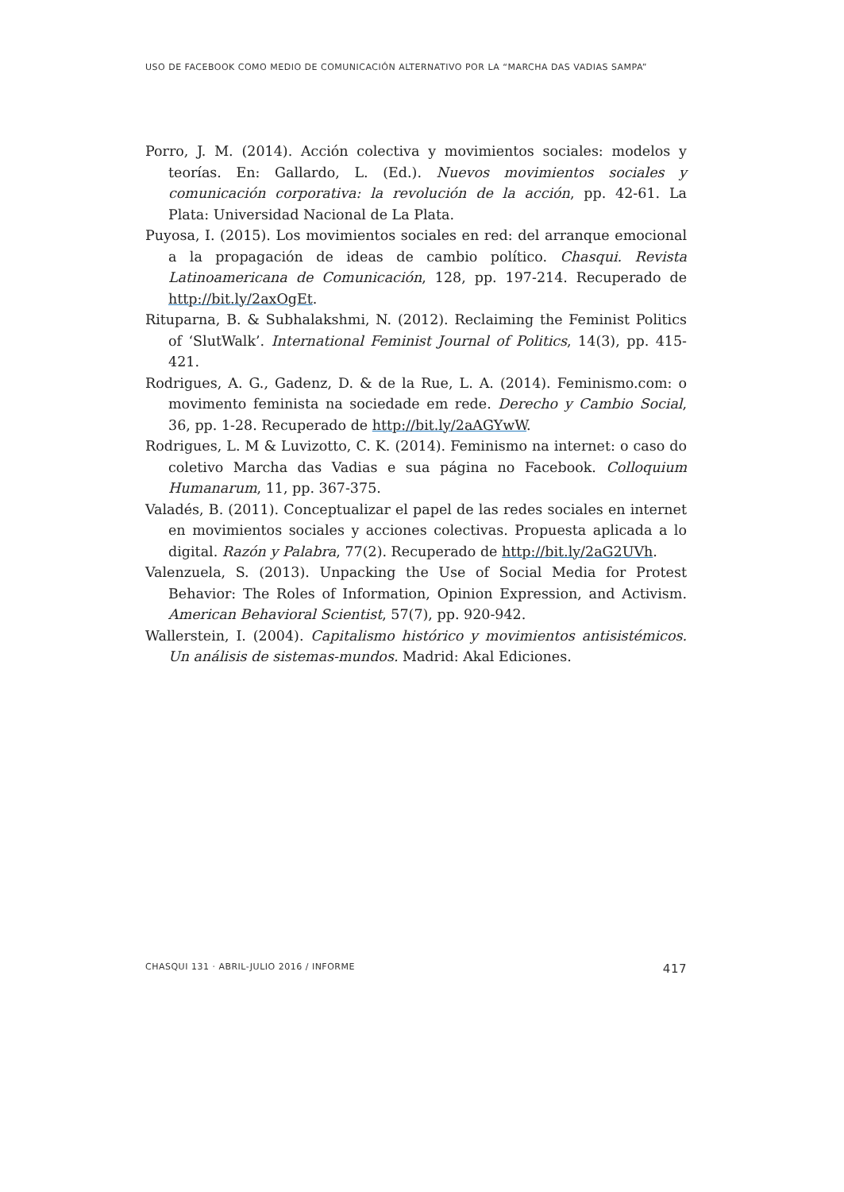USO DE FACEBOOK COMO MEDIO DE COMUNICACIÓN ALTERNATIVO POR LA “MARCHA DAS VADIAS SAMPA”
Porro, J. M. (2014). Acción colectiva y movimientos sociales: modelos y teorías. En: Gallardo, L. (Ed.). Nuevos movimientos sociales y comunicación corporativa: la revolución de la acción, pp. 42-61. La Plata: Universidad Nacional de La Plata.
Puyosa, I. (2015). Los movimientos sociales en red: del arranque emocional a la propagación de ideas de cambio político. Chasqui. Revista Latinoamericana de Comunicación, 128, pp. 197-214. Recuperado de http://bit.ly/2axOgEt.
Rituparna, B. & Subhalakshmi, N. (2012). Reclaiming the Feminist Politics of ‘SlutWalk’. International Feminist Journal of Politics, 14(3), pp. 415-421.
Rodrigues, A. G., Gadenz, D. & de la Rue, L. A. (2014). Feminismo.com: o movimento feminista na sociedade em rede. Derecho y Cambio Social, 36, pp. 1-28. Recuperado de http://bit.ly/2aAGYwW.
Rodrigues, L. M & Luvizotto, C. K. (2014). Feminismo na internet: o caso do coletivo Marcha das Vadias e sua página no Facebook. Colloquium Humanarum, 11, pp. 367-375.
Valadés, B. (2011). Conceptualizar el papel de las redes sociales en internet en movimientos sociales y acciones colectivas. Propuesta aplicada a lo digital. Razón y Palabra, 77(2). Recuperado de http://bit.ly/2aG2UVh.
Valenzuela, S. (2013). Unpacking the Use of Social Media for Protest Behavior: The Roles of Information, Opinion Expression, and Activism. American Behavioral Scientist, 57(7), pp. 920-942.
Wallerstein, I. (2004). Capitalismo histórico y movimientos antisistémicos. Un análisis de sistemas-mundos. Madrid: Akal Ediciones.
CHASQUI 131 · ABRIL-JULIO 2016 / INFORME 417